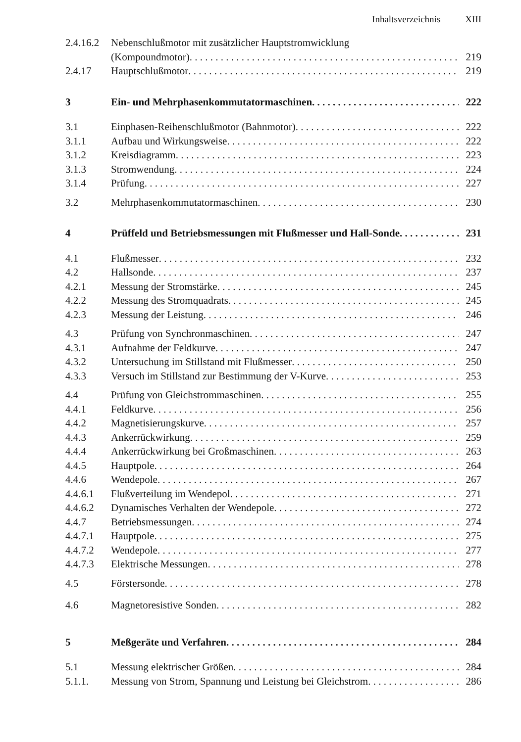Inhaltsverzeichnis XIII
2.4.16.2
Nebenschlußmotor mit zusätzlicher Hauptstromwicklung
(Kompoundmotor) 219
2.4.17 Hauptschlußmotor 219
3 Ein- und Mehrphasenkommutatormaschinen 222
3.1 Einphasen-Reihenschlußmotor (Bahnmotor) 222
3.1.1 Aufbau und Wirkungsweise 222
3.1.2 Kreisdiagramm 223
3.1.3 Stromwendung 224
3.1.4 Prüfung 227
3.2 Mehrphasenkommutatormaschinen 230
4 Prüffeld und Betriebsmessungen mit Flußmesser und Hall-Sonde 231
4.1 Flußmesser 232
4.2 Hallsonde 237
4.2.1 Messung der Stromstärke 245
4.2.2 Messung des Stromquadrats 245
4.2.3 Messung der Leistung 246
4.3 Prüfung von Synchronmaschinen 247
4.3.1 Aufnahme der Feldkurve 247
4.3.2 Untersuchung im Stillstand mit Flußmesser 250
4.3.3 Versuch im Stillstand zur Bestimmung der V-Kurve 253
4.4 Prüfung von Gleichstrommaschinen 255
4.4.1 Feldkurve 256
4.4.2 Magnetisierungskurve 257
4.4.3 Ankerrückwirkung 259
4.4.4 Ankerrückwirkung bei Großmaschinen 263
4.4.5 Hauptpole 264
4.4.6 Wendepole 267
4.4.6.1 Flußverteilung im Wendepol 271
4.4.6.2 Dynamisches Verhalten der Wendepole 272
4.4.7 Betriebsmessungen 274
4.4.7.1 Hauptpole 275
4.4.7.2 Wendepole 277
4.4.7.3 Elektrische Messungen 278
4.5 Förstersonde 278
4.6 Magnetoresistive Sonden 282
5 Meßgeräte und Verfahren 284
5.1 Messung elektrischer Größen 284
5.1.1. Messung von Strom, Spannung und Leistung bei Gleichstrom 286